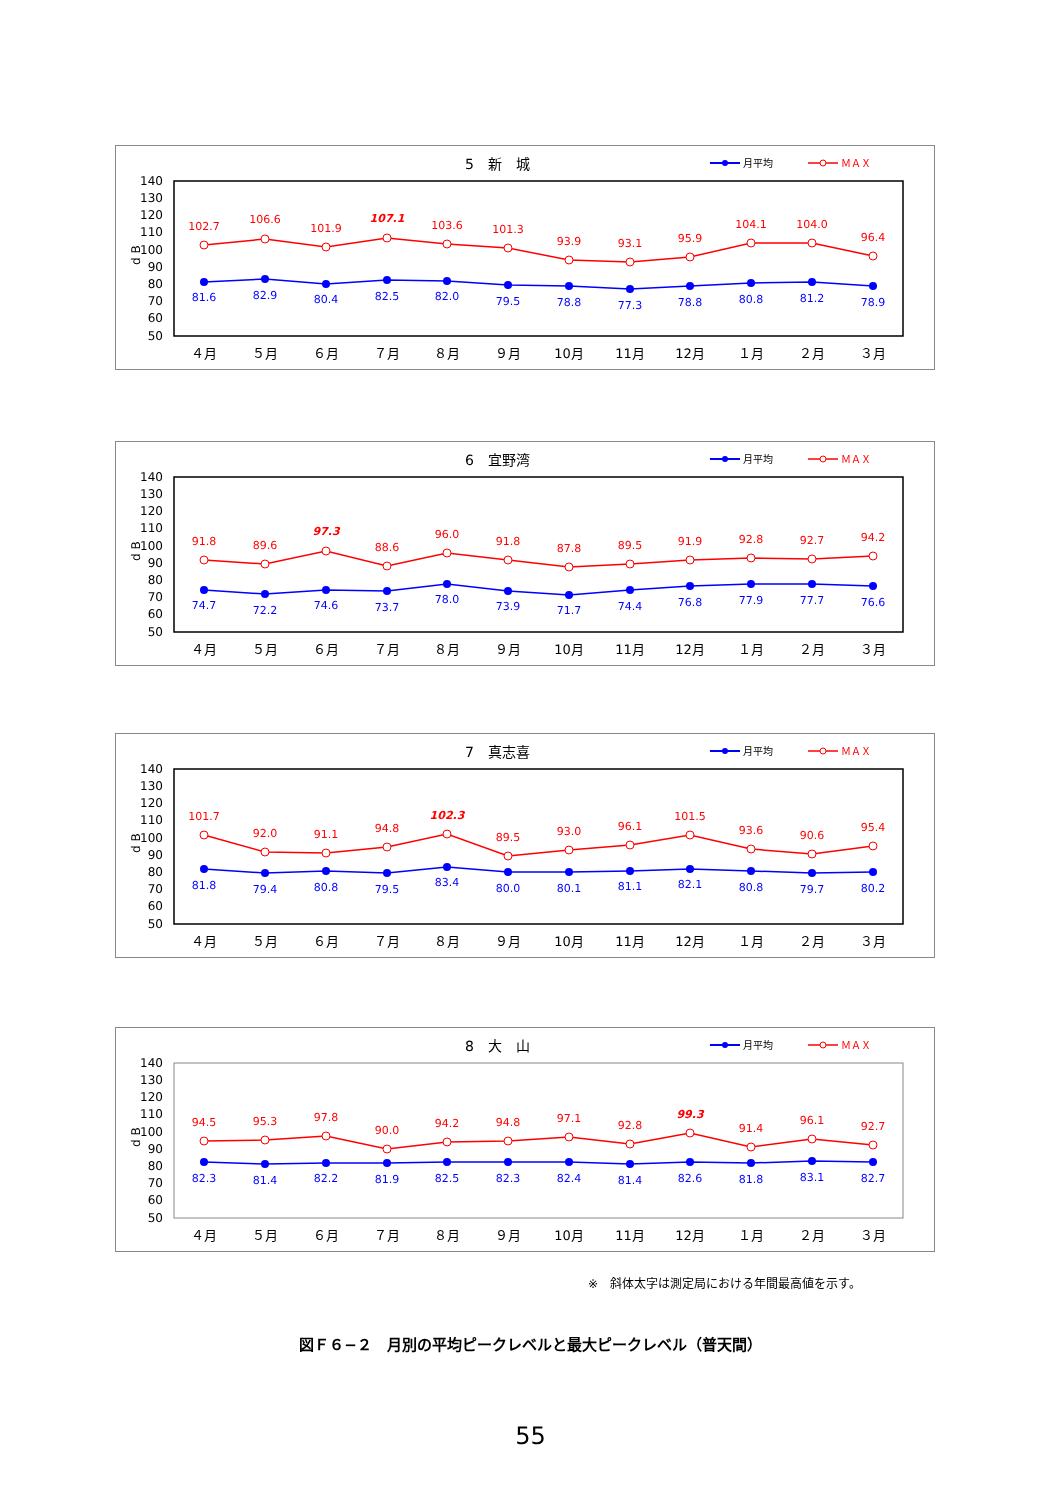5　新　城
月平均
ＭＡＸ
140
130
120
110
100
90
80
70
60
50
d B
102.7
106.6
101.9
107.1
103.6
101.3
93.9
93.1
95.9
104.1
104.0
96.4
81.6
82.9
80.4
82.5
82.0
79.5
78.8
77.3
78.8
80.8
81.2
78.9
４月
５月
６月
７月
８月
９月
10月
11月
12月
１月
２月
３月
6　宜野湾
月平均
ＭＡＸ
140
130
120
110
100
90
80
70
60
50
d B
91.8
89.6
97.3
88.6
96.0
91.8
87.8
89.5
91.9
92.8
92.7
94.2
74.7
72.2
74.6
73.7
78.0
73.9
71.7
74.4
76.8
77.9
77.7
76.6
４月
５月
６月
７月
８月
９月
10月
11月
12月
１月
２月
３月
7　真志喜
月平均
ＭＡＸ
140
130
120
110
100
90
80
70
60
50
d B
101.7
92.0
91.1
94.8
102.3
89.5
93.0
96.1
101.5
93.6
90.6
95.4
81.8
79.4
80.8
79.5
83.4
80.0
80.1
81.1
82.1
80.8
79.7
80.2
４月
５月
６月
７月
８月
９月
10月
11月
12月
１月
２月
３月
8　大　山
月平均
ＭＡＸ
140
130
120
110
100
90
80
70
60
50
d B
94.5
95.3
97.8
90.0
94.2
94.8
97.1
92.8
99.3
91.4
96.1
92.7
82.3
81.4
82.2
81.9
82.5
82.3
82.4
81.4
82.6
81.8
83.1
82.7
４月
５月
６月
７月
８月
９月
10月
11月
12月
１月
２月
３月
※　斜体太字は測定局における年間最高値を示す。
図Ｆ６−２　月別の平均ピークレベルと最大ピークレベル（普天間）
55